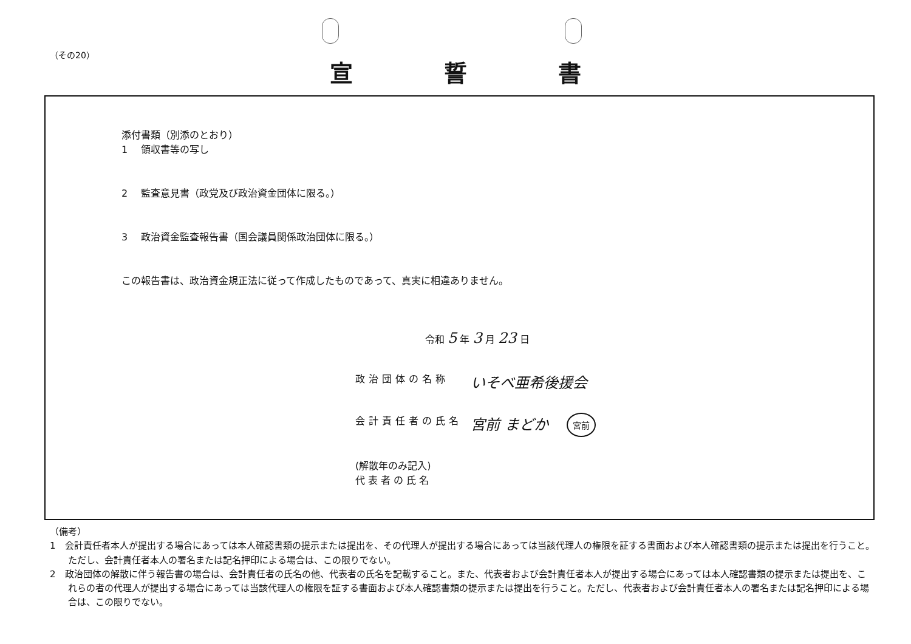（その20）
宣誓書
添付書類（別添のとおり）
1 領収書等の写し
2 監査意見書（政党及び政治資金団体に限る。）
3 政治資金監査報告書（国会議員関係政治団体に限る。）
この報告書は、政治資金規正法に従って作成したものであって、真実に相違ありません。
令和 5 年 3 月 23 日
政治団体の名称 いそべ亜希後援会
会計責任者の氏名 宮前 まどか 宮前
(解散年のみ記入)
代 表 者 の 氏 名
（備考）
1　会計責任者本人が提出する場合にあっては本人確認書類の提示または提出を、その代理人が提出する場合にあっては当該代理人の権限を証する書面および本人確認書類の提示または提出を行うこと。ただし、会計責任者本人の署名または記名押印による場合は、この限りでない。
2　政治団体の解散に伴う報告書の場合は、会計責任者の氏名の他、代表者の氏名を記載すること。また、代表者および会計責任者本人が提出する場合にあっては本人確認書類の提示または提出を、これらの者の代理人が提出する場合にあっては当該代理人の権限を証する書面および本人確認書類の提示または提出を行うこと。ただし、代表者および会計責任者本人の署名または記名押印による場合は、この限りでない。